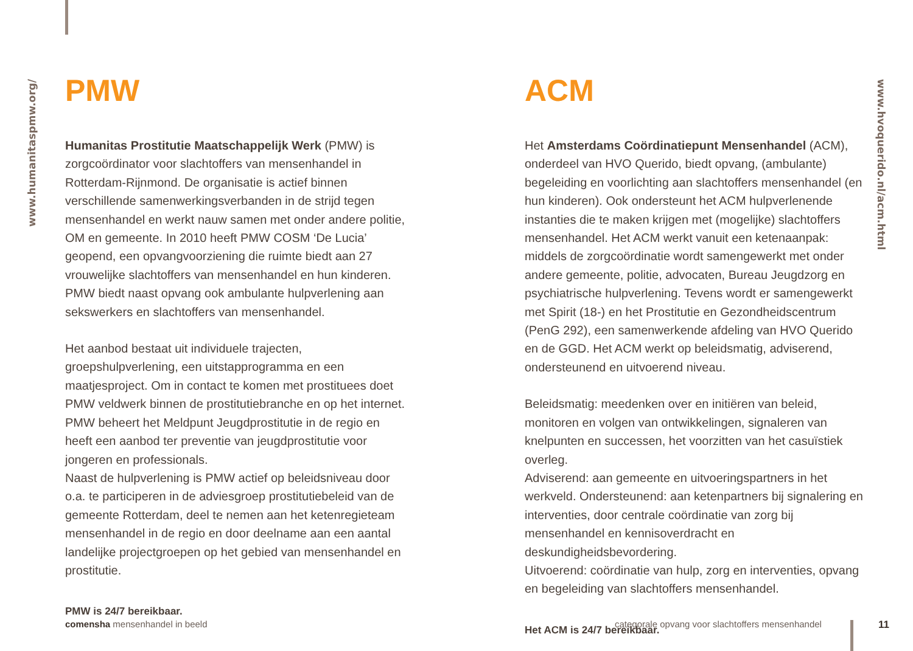www.humanitaspmw.org/
www.hvoquerido.nl/acm.html
PMW
Humanitas Prostitutie Maatschappelijk Werk (PMW) is zorgcoördinator voor slachtoffers van mensenhandel in Rotterdam-Rijnmond. De organisatie is actief binnen verschillende samenwerkingsverbanden in de strijd tegen mensenhandel en werkt nauw samen met onder andere politie, OM en gemeente. In 2010 heeft PMW COSM ‘De Lucia’ geopend, een opvangvoorziening die ruimte biedt aan 27 vrouwelijke slachtoffers van mensenhandel en hun kinderen. PMW biedt naast opvang ook ambulante hulpverlening aan sekswerkers en slachtoffers van mensenhandel.
Het aanbod bestaat uit individuele trajecten, groepshulpverlening, een uitstapprogramma en een maatjesproject. Om in contact te komen met prostituees doet PMW veldwerk binnen de prostitutiebranche en op het internet. PMW beheert het Meldpunt Jeugdprostitutie in de regio en heeft een aanbod ter preventie van jeugdprostitutie voor jongeren en professionals.
Naast de hulpverlening is PMW actief op beleidsniveau door o.a. te participeren in de adviesgroep prostitutiebeleid van de gemeente Rotterdam, deel te nemen aan het ketenregieteam mensenhandel in de regio en door deelname aan een aantal landelijke projectgroepen op het gebied van mensenhandel en prostitutie.
PMW is 24/7 bereikbaar.
ACM
Het Amsterdams Coördinatiepunt Mensenhandel (ACM), onderdeel van HVO Querido, biedt opvang, (ambulante) begeleiding en voorlichting aan slachtoffers mensenhandel (en hun kinderen). Ook ondersteunt het ACM hulpverlenende instanties die te maken krijgen met (mogelijke) slachtoffers mensenhandel. Het ACM werkt vanuit een ketenaanpak: middels de zorgcoördinatie wordt samengewerkt met onder andere gemeente, politie, advocaten, Bureau Jeugdzorg en psychiatrische hulpverlening. Tevens wordt er samengewerkt met Spirit (18-) en het Prostitutie en Gezondheidscentrum (PenG 292), een samenwerkende afdeling van HVO Querido en de GGD. Het ACM werkt op beleidsmatig, adviserend, ondersteunend en uitvoerend niveau.
Beleidsmatig: meedenken over en initiëren van beleid, monitoren en volgen van ontwikkelingen, signaleren van knelpunten en successen, het voorzitten van het casuïstiek overleg.
Adviserend: aan gemeente en uitvoeringspartners in het werkveld. Ondersteunend: aan ketenpartners bij signalering en interventies, door centrale coördinatie van zorg bij mensenhandel en kennisoverdracht en deskundigheidsbevordering.
Uitvoerend: coördinatie van hulp, zorg en interventies, opvang en begeleiding van slachtoffers mensenhandel.
Het ACM is 24/7 bereikbaar.
comensha mensenhandel in beeld
categorale opvang voor slachtoffers mensenhandel
11